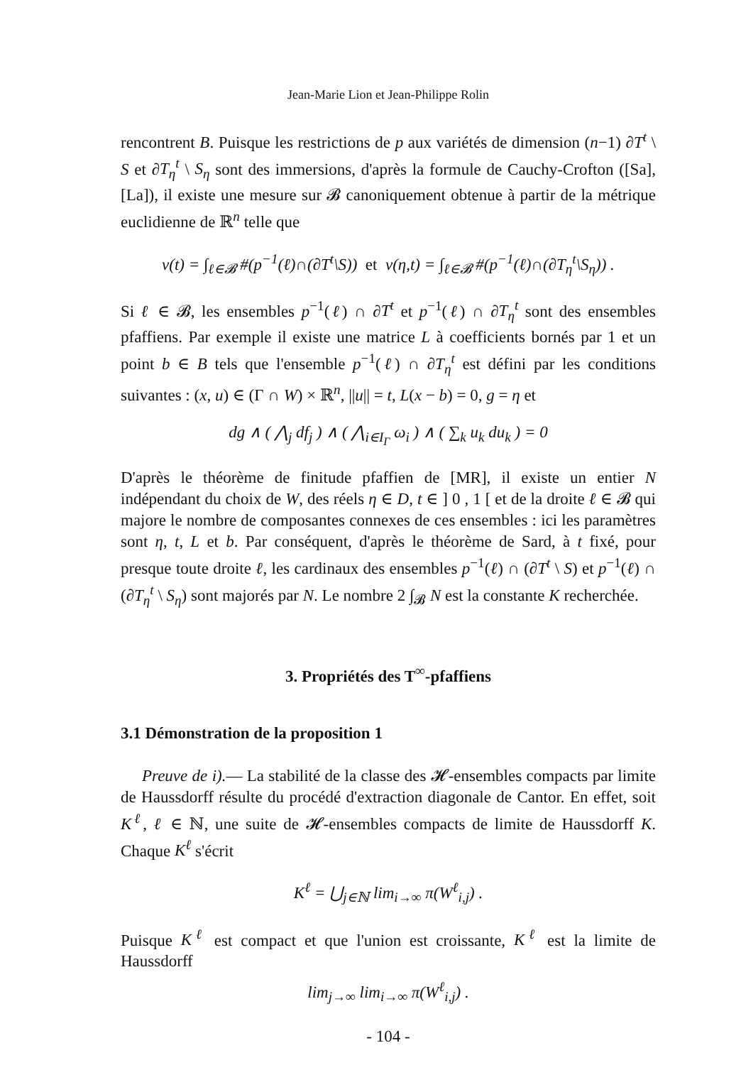Jean-Marie Lion et Jean-Philippe Rolin
rencontrent B. Puisque les restrictions de p aux variétés de dimension (n−1) ∂T<sup>t</sup> \ S et ∂T<sub>η</sub><sup>t</sup> \ S<sub>η</sub> sont des immersions, d'après la formule de Cauchy-Crofton ([Sa], [La]), il existe une mesure sur 𝓑 canoniquement obtenue à partir de la métrique euclidienne de ℝ<sup>n</sup> telle que
v(t) = ∫<sub>ℓ∈𝓑</sub> #(p<sup>−1</sup>(ℓ)∩(∂T<sup>t</sup>\S)) et v(η,t) = ∫<sub>ℓ∈𝓑</sub> #(p<sup>−1</sup>(ℓ)∩(∂T<sub>η</sub><sup>t</sup>\S<sub>η</sub>)) .
Si ℓ ∈ 𝓑, les ensembles p<sup>−1</sup>(ℓ) ∩ ∂T<sup>t</sup> et p<sup>−1</sup>(ℓ) ∩ ∂T<sub>η</sub><sup>t</sup> sont des ensembles pfaffiens. Par exemple il existe une matrice L à coefficients bornés par 1 et un point b ∈ B tels que l'ensemble p<sup>−1</sup>(ℓ) ∩ ∂T<sub>η</sub><sup>t</sup> est défini par les conditions suivantes : (x, u) ∈ (Γ ∩ W) × ℝ<sup>n</sup>, ||u|| = t, L(x − b) = 0, g = η et
dg ∧ ( ⋀<sub>j</sub> df<sub>j</sub> ) ∧ ( ⋀<sub>i∈I<sub>Γ</sub></sub> ω<sub>i</sub> ) ∧ ( ∑<sub>k</sub> u<sub>k</sub> du<sub>k</sub> ) = 0
D'après le théorème de finitude pfaffien de [MR], il existe un entier N indépendant du choix de W, des réels η ∈ D, t ∈ ] 0 , 1 [ et de la droite ℓ ∈ 𝓑 qui majore le nombre de composantes connexes de ces ensembles : ici les paramètres sont η, t, L et b. Par conséquent, d'après le théorème de Sard, à t fixé, pour presque toute droite ℓ, les cardinaux des ensembles p<sup>−1</sup>(ℓ) ∩ (∂T<sup>t</sup> \ S) et p<sup>−1</sup>(ℓ) ∩ (∂T<sub>η</sub><sup>t</sup> \ S<sub>η</sub>) sont majorés par N. Le nombre 2 ∫<sub>𝓑</sub> N est la constante K recherchée.
3. Propriétés des T<sup>∞</sup>-pfaffiens
3.1 Démonstration de la proposition 1
Preuve de i).— La stabilité de la classe des 𝓗-ensembles compacts par limite de Haussdorff résulte du procédé d'extraction diagonale de Cantor. En effet, soit K<sup>ℓ</sup>, ℓ ∈ ℕ, une suite de 𝓗-ensembles compacts de limite de Haussdorff K. Chaque K<sup>ℓ</sup> s'écrit
K<sup>ℓ</sup> = ⋃<sub>j∈ℕ</sub> lim<sub>i→∞</sub> π(W<sup>ℓ</sup><sub>i,j</sub>) .
Puisque K<sup>ℓ</sup> est compact et que l'union est croissante, K<sup>ℓ</sup> est la limite de Haussdorff
lim<sub>j→∞</sub> lim<sub>i→∞</sub> π(W<sup>ℓ</sup><sub>i,j</sub>) .
- 104 -